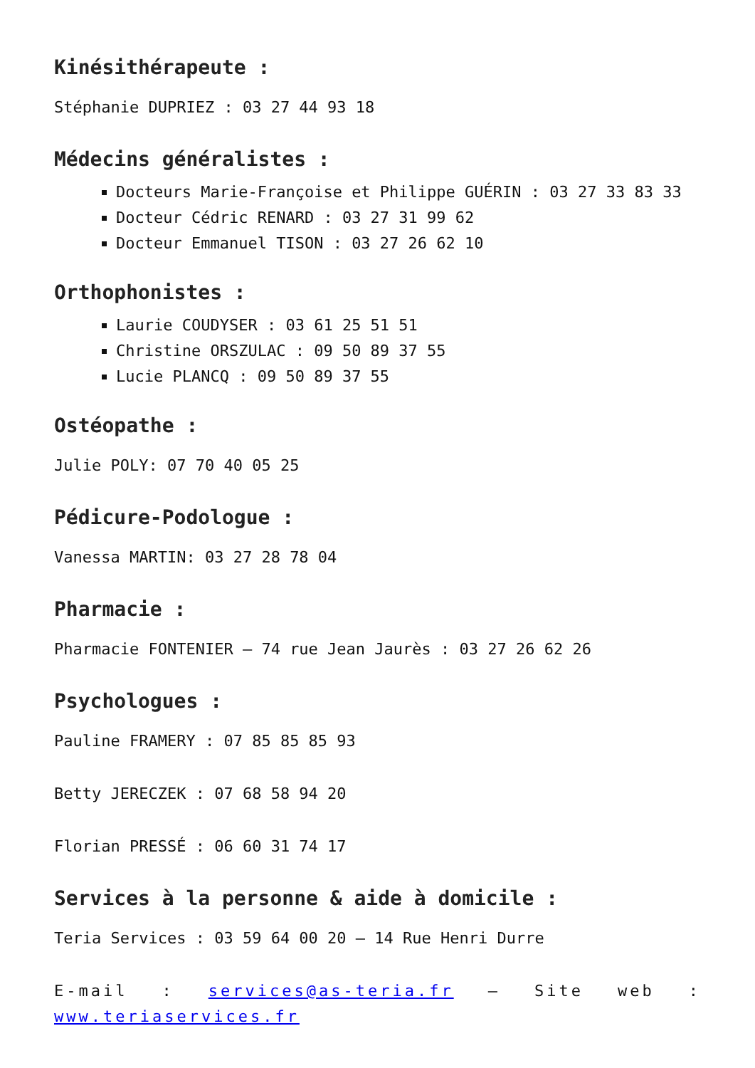Kinésithérapeute :
Stéphanie DUPRIEZ : 03 27 44 93 18
Médecins généralistes :
Docteurs Marie-Françoise et Philippe GUÉRIN : 03 27 33 83 33
Docteur Cédric RENARD : 03 27 31 99 62
Docteur Emmanuel TISON : 03 27 26 62 10
Orthophonistes :
Laurie COUDYSER : 03 61 25 51 51
Christine ORSZULAC : 09 50 89 37 55
Lucie PLANCQ : 09 50 89 37 55
Ostéopathe :
Julie POLY: 07 70 40 05 25
Pédicure-Podologue :
Vanessa MARTIN: 03 27 28 78 04
Pharmacie :
Pharmacie FONTENIER – 74 rue Jean Jaurès : 03 27 26 62 26
Psychologues :
Pauline FRAMERY : 07 85 85 85 93
Betty JERECZEK : 07 68 58 94 20
Florian PRESSÉ : 06 60 31 74 17
Services à la personne & aide à domicile :
Teria Services : 03 59 64 00 20 – 14 Rue Henri Durre
E-mail : services@as-teria.fr – Site web : www.teriaservices.fr